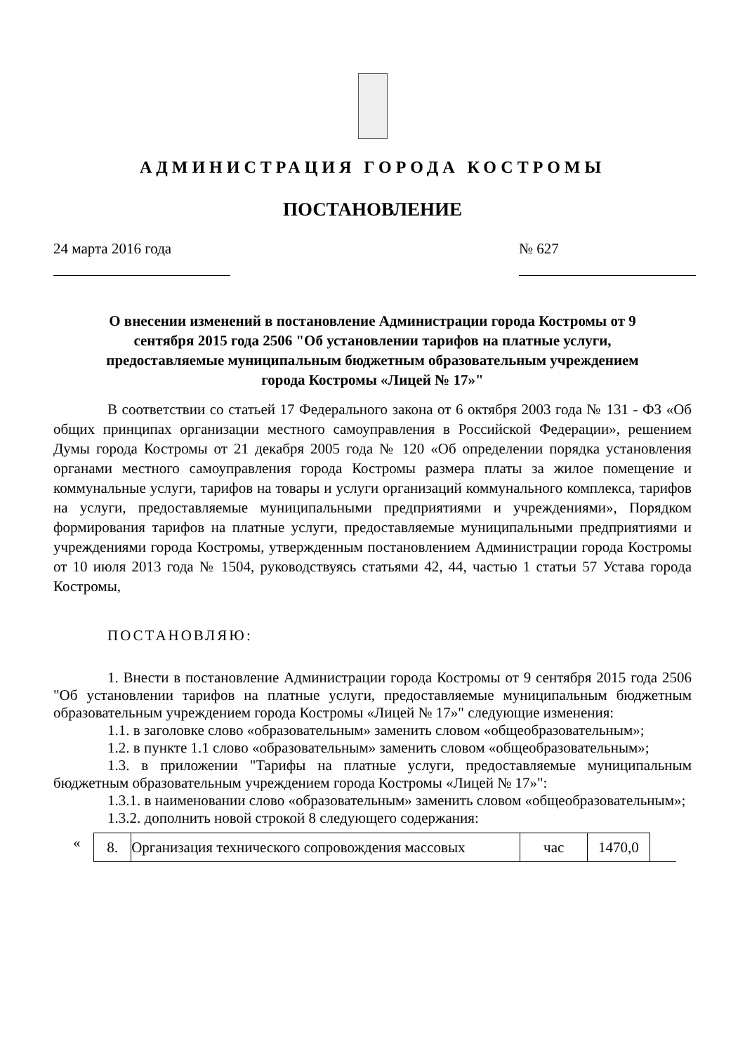АДМИНИСТРАЦИЯ ГОРОДА КОСТРОМЫ
ПОСТАНОВЛЕНИЕ
24 марта 2016 года № 627
О внесении изменений в постановление Администрации города Костромы от 9 сентября 2015 года 2506 "Об установлении тарифов на платные услуги, предоставляемые муниципальным бюджетным образовательным учреждением города Костромы «Лицей № 17»"
В соответствии со статьей 17 Федерального закона от 6 октября 2003 года № 131 - ФЗ «Об общих принципах организации местного самоуправления в Российской Федерации», решением Думы города Костромы от 21 декабря 2005 года № 120 «Об определении порядка установления органами местного самоуправления города Костромы размера платы за жилое помещение и коммунальные услуги, тарифов на товары и услуги организаций коммунального комплекса, тарифов на услуги, предоставляемые муниципальными предприятиями и учреждениями», Порядком формирования тарифов на платные услуги, предоставляемые муниципальными предприятиями и учреждениями города Костромы, утвержденным постановлением Администрации города Костромы от 10 июля 2013 года № 1504, руководствуясь статьями 42, 44, частью 1 статьи 57 Устава города Костромы,
ПОСТАНОВЛЯЮ:
1. Внести в постановление Администрации города Костромы от 9 сентября 2015 года 2506 "Об установлении тарифов на платные услуги, предоставляемые муниципальным бюджетным образовательным учреждением города Костромы «Лицей № 17»" следующие изменения:
1.1. в заголовке слово «образовательным» заменить словом «общеобразовательным»;
1.2. в пункте 1.1 слово «образовательным» заменить словом «общеобразовательным»;
1.3. в приложении "Тарифы на платные услуги, предоставляемые муниципальным бюджетным образовательным учреждением города Костромы «Лицей № 17»":
1.3.1. в наименовании слово «образовательным» заменить словом «общеобразовательным»;
1.3.2. дополнить новой строкой 8 следующего содержания:
«
| 8. | Организация технического сопровождения массовых | час | 1470,0 | |